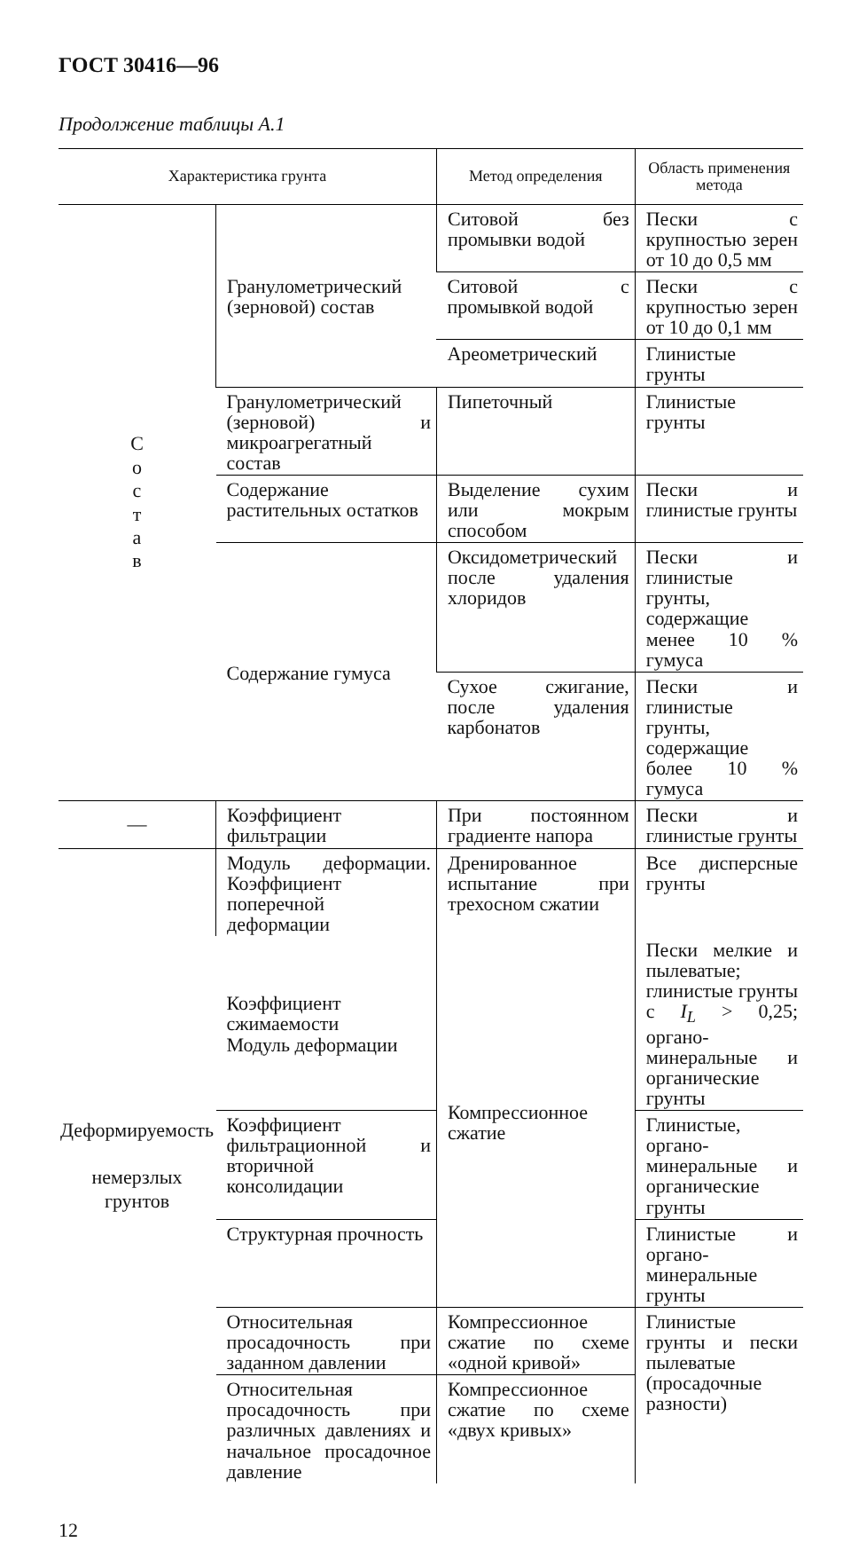ГОСТ 30416—96
Продолжение таблицы А.1
| Характеристика грунта | | Метод определения | Область применения метода |
| --- | --- | --- | --- |
| С о с т а в | Гранулометрический (зерновой) состав | Ситовой без промывки водой | Пески с крупностью зерен от 10 до 0,5 мм |
| | | Ситовой с промывкой водой | Пески с крупностью зерен от 10 до 0,1 мм |
| | | Ареометрический | Глинистые грунты |
| | Гранулометрический (зерновой) и микроагрегатный состав | Пипеточный | Глинистые грунты |
| | Содержание растительных остатков | Выделение сухим или мокрым способом | Пески и глинистые грунты |
| | Содержание гумуса | Оксидометрический после удаления хлоридов | Пески и глинистые грунты, содержащие менее 10 % гумуса |
| | | Сухое сжигание, после удаления карбонатов | Пески и глинистые грунты, содержащие более 10 % гумуса |
| — | Коэффициент фильтрации | При постоянном градиенте напора | Пески и глинистые грунты |
| Деформируемость немерзлых грунтов | Модуль деформации. Коэффициент поперечной деформации | Дренированное испытание при трехосном сжатии | Все дисперсные грунты |
| | Коэффициент сжимаемости Модуль деформации | Компрессионное сжатие | Пески мелкие и пылеватые; глинистые грунты с I<sub>L</sub> > 0,25; органо-минеральные и органические грунты |
| | Коэффициент фильтрационной и вторичной консолидации | | Глинистые, органо-минеральные и органические грунты |
| | Структурная прочность | | Глинистые и органо-минеральные грунты |
| | Относительная просадочность при заданном давлении | Компрессионное сжатие по схеме «одной кривой» | Глинистые грунты и пески пылеватые (просадочные разности) |
| | Относительная просадочность при различных давлениях и начальное просадочное давление | Компрессионное сжатие по схеме «двух кривых» | |
12